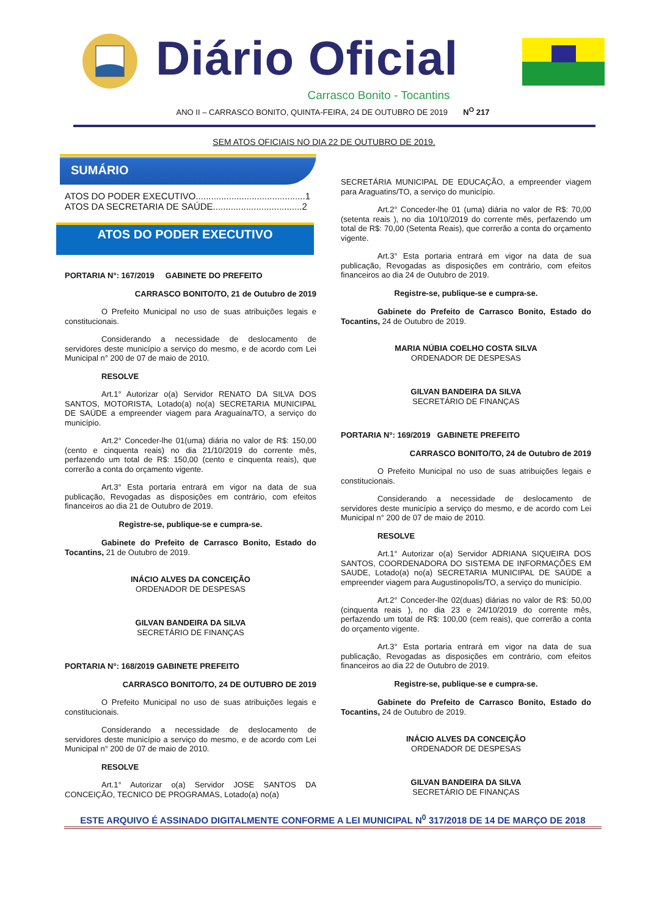Diário Oficial
Carrasco Bonito - Tocantins
ANO II – CARRASCO BONITO, QUINTA-FEIRA, 24 DE OUTUBRO DE 2019 N<sup>O</sup> 217
SEM ATOS OFICIAIS NO DIA 22 DE OUTUBRO DE 2019.
SUMÁRIO
ATOS DO PODER EXECUTIVO...........................................1
ATOS DA SECRETARIA DE SAÚDE...................................2
ATOS DO PODER EXECUTIVO
PORTARIA N°: 167/2019 GABINETE DO PREFEITO
CARRASCO BONITO/TO, 21 de Outubro de 2019
O Prefeito Municipal no uso de suas atribuições legais e constitucionais.
Considerando a necessidade de deslocamento de servidores deste município a serviço do mesmo, e de acordo com Lei Municipal n° 200 de 07 de maio de 2010.
RESOLVE
Art.1° Autorizar o(a) Servidor RENATO DA SILVA DOS SANTOS, MOTORISTA, Lotado(a) no(a) SECRETARIA MUNICIPAL DE SAÚDE a empreender viagem para Araguaína/TO, a serviço do município.
Art.2° Conceder-lhe 01(uma) diária no valor de R$: 150,00 (cento e cinquenta reais) no dia 21/10/2019 do corrente mês, perfazendo um total de R$: 150,00 (cento e cinquenta reais), que correrão a conta do orçamento vigente.
Art.3° Esta portaria entrará em vigor na data de sua publicação, Revogadas as disposições em contrário, com efeitos financeiros ao dia 21 de Outubro de 2019.
Registre-se, publique-se e cumpra-se.
Gabinete do Prefeito de Carrasco Bonito, Estado do Tocantins, 21 de Outubro de 2019.
INÁCIO ALVES DA CONCEIÇÃO
ORDENADOR DE DESPESAS
GILVAN BANDEIRA DA SILVA
SECRETÁRIO DE FINANÇAS
PORTARIA N°: 168/2019 GABINETE PREFEITO
CARRASCO BONITO/TO, 24 DE OUTUBRO DE 2019
O Prefeito Municipal no uso de suas atribuições legais e constitucionais.
Considerando a necessidade de deslocamento de servidores deste município a serviço do mesmo, e de acordo com Lei Municipal n° 200 de 07 de maio de 2010.
RESOLVE
Art.1° Autorizar o(a) Servidor JOSE SANTOS DA CONCEIÇÃO, TECNICO DE PROGRAMAS, Lotado(a) no(a)
SECRETÁRIA MUNICIPAL DE EDUCAÇÃO, a empreender viagem para Araguatins/TO, a serviço do município.
Art.2° Conceder-lhe 01 (uma) diária no valor de R$: 70,00 (setenta reais ), no dia 10/10/2019 do corrente mês, perfazendo um total de R$: 70,00 (Setenta Reais), que correrão a conta do orçamento vigente.
Art.3° Esta portaria entrará em vigor na data de sua publicação, Revogadas as disposições em contrário, com efeitos financeiros ao dia 24 de Outubro de 2019.
Registre-se, publique-se e cumpra-se.
Gabinete do Prefeito de Carrasco Bonito, Estado do Tocantins, 24 de Outubro de 2019.
MARIA NÚBIA COELHO COSTA SILVA
ORDENADOR DE DESPESAS
GILVAN BANDEIRA DA SILVA
SECRETÁRIO DE FINANÇAS
PORTARIA N°: 169/2019 GABINETE PREFEITO
CARRASCO BONITO/TO, 24 de Outubro de 2019
O Prefeito Municipal no uso de suas atribuições legais e constitucionais.
Considerando a necessidade de deslocamento de servidores deste município a serviço do mesmo, e de acordo com Lei Municipal n° 200 de 07 de maio de 2010.
RESOLVE
Art.1° Autorizar o(a) Servidor ADRIANA SIQUEIRA DOS SANTOS, COORDENADORA DO SISTEMA DE INFORMAÇÕES EM SAUDE, Lotado(a) no(a) SECRETARIA MUNICIPAL DE SAÚDE a empreender viagem para Augustinopolis/TO, a serviço do município.
Art.2° Conceder-lhe 02(duas) diárias no valor de R$: 50,00 (cinquenta reais ), no dia 23 e 24/10/2019 do corrente mês, perfazendo um total de R$: 100,00 (cem reais), que correrão a conta do orçamento vigente.
Art.3° Esta portaria entrará em vigor na data de sua publicação, Revogadas as disposições em contrário, com efeitos financeiros ao dia 22 de Outubro de 2019.
Registre-se, publique-se e cumpra-se.
Gabinete do Prefeito de Carrasco Bonito, Estado do Tocantins, 24 de Outubro de 2019.
INÁCIO ALVES DA CONCEIÇÃO
ORDENADOR DE DESPESAS
GILVAN BANDEIRA DA SILVA
SECRETÁRIO DE FINANÇAS
ESTE ARQUIVO É ASSINADO DIGITALMENTE CONFORME A LEI MUNICIPAL N<sup>0</sup> 317/2018 DE 14 DE MARÇO DE 2018